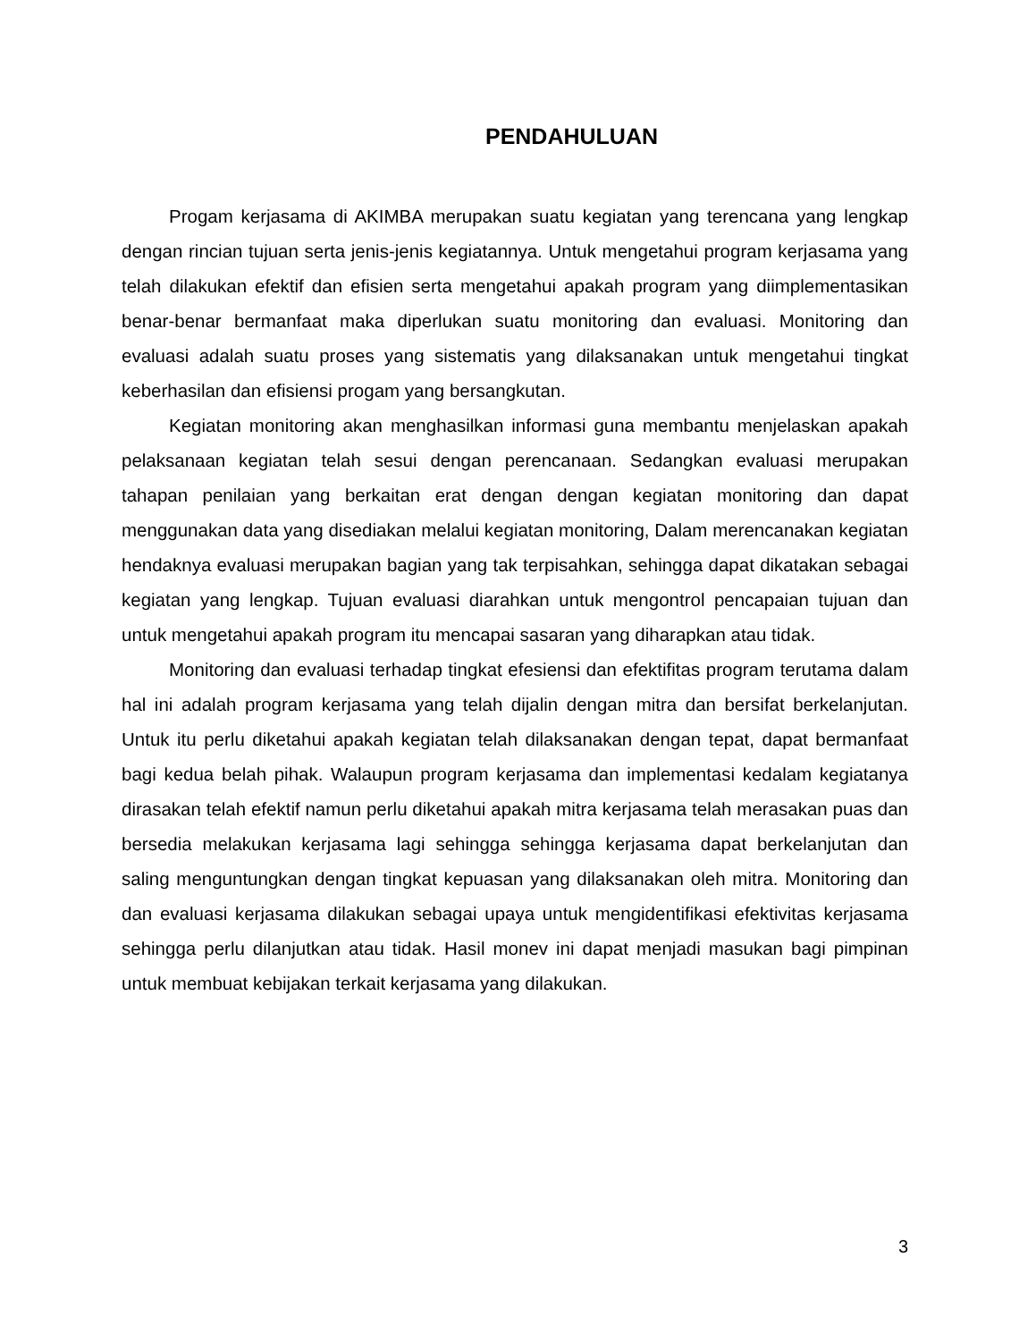PENDAHULUAN
Progam kerjasama di AKIMBA merupakan suatu kegiatan yang terencana yang lengkap dengan rincian tujuan serta jenis-jenis kegiatannya. Untuk mengetahui program kerjasama yang telah dilakukan efektif dan efisien serta mengetahui apakah program yang diimplementasikan benar-benar bermanfaat maka diperlukan suatu monitoring dan evaluasi. Monitoring dan evaluasi adalah suatu proses yang sistematis yang dilaksanakan untuk mengetahui tingkat keberhasilan dan efisiensi progam yang bersangkutan.
Kegiatan monitoring akan menghasilkan informasi guna membantu menjelaskan apakah pelaksanaan kegiatan telah sesui dengan perencanaan. Sedangkan evaluasi merupakan tahapan penilaian yang berkaitan erat dengan dengan kegiatan monitoring dan dapat menggunakan data yang disediakan melalui kegiatan monitoring, Dalam merencanakan kegiatan hendaknya evaluasi merupakan bagian yang tak terpisahkan, sehingga dapat dikatakan sebagai kegiatan yang lengkap. Tujuan evaluasi diarahkan untuk mengontrol pencapaian tujuan dan untuk mengetahui apakah program itu mencapai sasaran yang diharapkan atau tidak.
Monitoring dan evaluasi terhadap tingkat efesiensi dan efektifitas program terutama dalam hal ini adalah program kerjasama yang telah dijalin dengan mitra dan bersifat berkelanjutan. Untuk itu perlu diketahui apakah kegiatan telah dilaksanakan dengan tepat, dapat bermanfaat bagi kedua belah pihak. Walaupun program kerjasama dan implementasi kedalam kegiatanya dirasakan telah efektif namun perlu diketahui apakah mitra kerjasama telah merasakan puas dan bersedia melakukan kerjasama lagi sehingga sehingga kerjasama dapat berkelanjutan dan saling menguntungkan dengan tingkat kepuasan yang dilaksanakan oleh mitra. Monitoring dan dan evaluasi kerjasama dilakukan sebagai upaya untuk mengidentifikasi efektivitas kerjasama sehingga perlu dilanjutkan atau tidak. Hasil monev ini dapat menjadi masukan bagi pimpinan untuk membuat kebijakan terkait kerjasama yang dilakukan.
3